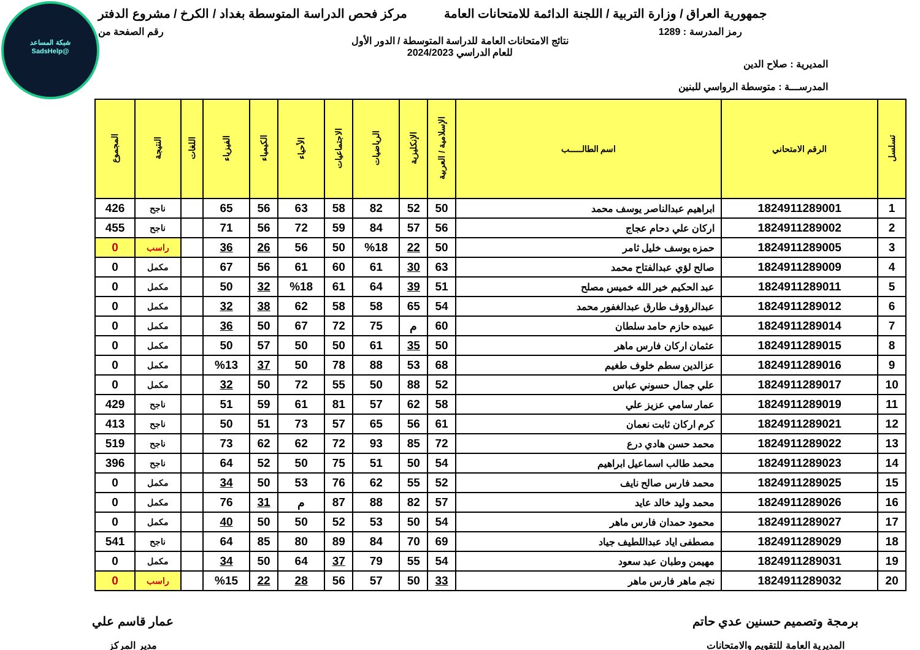شبكة المساعد
@SadsHelp
جمهورية العراق / وزارة التربية / اللجنة الدائمة للامتحانات العامة
مركز فحص الدراسة المتوسطة بغداد / الكرخ / مشروع الدفتر
رمز المدرسة : 1289 رقم الصفحة من
نتائج الامتحانات العامة للدراسة المتوسطة / الدور الأول
للعام الدراسي 2024/2023
المديرية : صلاح الدين
المدرســـة : متوسطة الرواسي للبنين
| تسلسل | الرقم الامتحاني | اسم الطالـــــب | الإسلامية / العربية | الإنكليزية | الرياضيات | الاجتماعيات | الأحياء | الكيمياء | الفيزياء | اللغات | النتيجة | المجموع |
| --- | --- | --- | --- | --- | --- | --- | --- | --- | --- | --- | --- | --- |
| 1 | 1824911289001 | ابراهيم عبدالناصر يوسف محمد | 50 | 52 | 82 | 58 | 63 | 56 | 65 | | ناجح | 426 |
| 2 | 1824911289002 | اركان علي دحام عجاج | 56 | 57 | 84 | 59 | 72 | 56 | 71 | | ناجح | 455 |
| 3 | 1824911289005 | حمزه يوسف خليل ثامر | 50 | 22 | %18 | 50 | 56 | 26 | 36 | | راسب | 0 |
| 4 | 1824911289009 | صالح لؤي عبدالفتاح محمد | 63 | 30 | 61 | 60 | 61 | 56 | 67 | | مكمل | 0 |
| 5 | 1824911289011 | عبد الحكيم خير الله خميس مصلح | 51 | 39 | 64 | 61 | %18 | 32 | 50 | | مكمل | 0 |
| 6 | 1824911289012 | عبدالرؤوف طارق عبدالغفور محمد | 54 | 65 | 58 | 58 | 62 | 38 | 32 | | مكمل | 0 |
| 7 | 1824911289014 | عبيده حازم حامد سلطان | 60 | م | 75 | 72 | 67 | 50 | 36 | | مكمل | 0 |
| 8 | 1824911289015 | عثمان اركان فارس ماهر | 50 | 35 | 61 | 50 | 50 | 57 | 50 | | مكمل | 0 |
| 9 | 1824911289016 | عزالدين سطم خلوف طغيم | 68 | 53 | 88 | 78 | 50 | 37 | %13 | | مكمل | 0 |
| 10 | 1824911289017 | علي جمال حسوني عباس | 52 | 88 | 50 | 55 | 72 | 50 | 32 | | مكمل | 0 |
| 11 | 1824911289019 | عمار سامي عزيز علي | 58 | 62 | 57 | 81 | 61 | 59 | 51 | | ناجح | 429 |
| 12 | 1824911289021 | كرم اركان ثابت نعمان | 61 | 56 | 65 | 57 | 73 | 51 | 50 | | ناجح | 413 |
| 13 | 1824911289022 | محمد حسن هادي درع | 72 | 85 | 93 | 72 | 62 | 62 | 73 | | ناجح | 519 |
| 14 | 1824911289023 | محمد طالب اسماعيل ابراهيم | 54 | 50 | 51 | 75 | 50 | 52 | 64 | | ناجح | 396 |
| 15 | 1824911289025 | محمد فارس صالح نايف | 52 | 55 | 62 | 76 | 53 | 50 | 34 | | مكمل | 0 |
| 16 | 1824911289026 | محمد وليد خالد عايد | 57 | 82 | 88 | 87 | م | 31 | 76 | | مكمل | 0 |
| 17 | 1824911289027 | محمود حمدان فارس ماهر | 54 | 50 | 53 | 52 | 50 | 50 | 40 | | مكمل | 0 |
| 18 | 1824911289029 | مصطفى اياد عبداللطيف جياد | 69 | 70 | 84 | 89 | 80 | 85 | 64 | | ناجح | 541 |
| 19 | 1824911289031 | مهيمن وطبان عبد سعود | 54 | 55 | 79 | 37 | 64 | 50 | 34 | | مكمل | 0 |
| 20 | 1824911289032 | نجم ماهر فارس ماهر | 33 | 50 | 57 | 56 | 28 | 22 | %15 | | راسب | 0 |
برمجة وتصميم حسنين عدي حاتم
المديرية العامة للتقويم والامتحانات
عمار قاسم علي
مدير المركز